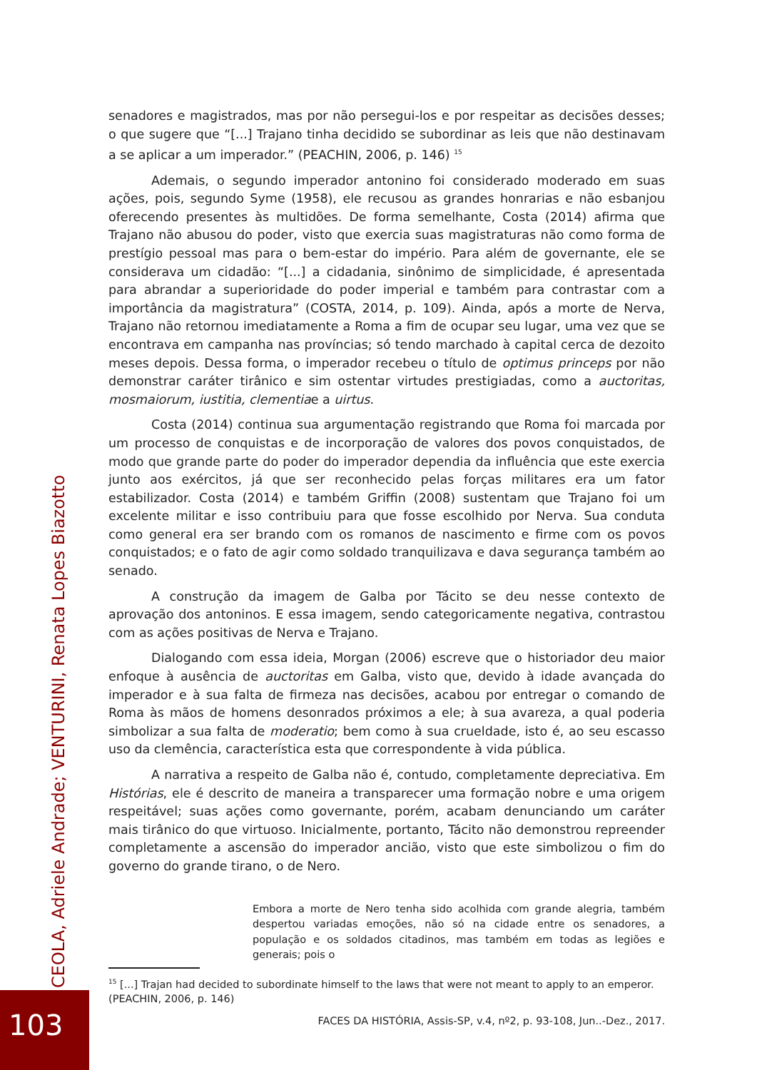senadores e magistrados, mas por não persegui-los e por respeitar as decisões desses; o que sugere que “[...] Trajano tinha decidido se subordinar as leis que não destinavam a se aplicar a um imperador.” (PEACHIN, 2006, p. 146) <sup>15</sup>
Ademais, o segundo imperador antonino foi considerado moderado em suas ações, pois, segundo Syme (1958), ele recusou as grandes honrarias e não esbanjou oferecendo presentes às multidões. De forma semelhante, Costa (2014) afirma que Trajano não abusou do poder, visto que exercia suas magistraturas não como forma de prestígio pessoal mas para o bem-estar do império. Para além de governante, ele se considerava um cidadão: “[...] a cidadania, sinônimo de simplicidade, é apresentada para abrandar a superioridade do poder imperial e também para contrastar com a importância da magistratura” (COSTA, 2014, p. 109). Ainda, após a morte de Nerva, Trajano não retornou imediatamente a Roma a fim de ocupar seu lugar, uma vez que se encontrava em campanha nas províncias; só tendo marchado à capital cerca de dezoito meses depois. Dessa forma, o imperador recebeu o título de optimus princeps por não demonstrar caráter tirânico e sim ostentar virtudes prestigiadas, como a auctoritas, mosmaiorum, iustitia, clementiae a uirtus.
Costa (2014) continua sua argumentação registrando que Roma foi marcada por um processo de conquistas e de incorporação de valores dos povos conquistados, de modo que grande parte do poder do imperador dependia da influência que este exercia junto aos exércitos, já que ser reconhecido pelas forças militares era um fator estabilizador. Costa (2014) e também Griffin (2008) sustentam que Trajano foi um excelente militar e isso contribuiu para que fosse escolhido por Nerva. Sua conduta como general era ser brando com os romanos de nascimento e firme com os povos conquistados; e o fato de agir como soldado tranquilizava e dava segurança também ao senado.
A construção da imagem de Galba por Tácito se deu nesse contexto de aprovação dos antoninos. E essa imagem, sendo categoricamente negativa, contrastou com as ações positivas de Nerva e Trajano.
Dialogando com essa ideia, Morgan (2006) escreve que o historiador deu maior enfoque à ausência de auctoritas em Galba, visto que, devido à idade avançada do imperador e à sua falta de firmeza nas decisões, acabou por entregar o comando de Roma às mãos de homens desonrados próximos a ele; à sua avareza, a qual poderia simbolizar a sua falta de moderatio; bem como à sua crueldade, isto é, ao seu escasso uso da clemência, característica esta que correspondente à vida pública.
A narrativa a respeito de Galba não é, contudo, completamente depreciativa. Em Histórias, ele é descrito de maneira a transparecer uma formação nobre e uma origem respeitável; suas ações como governante, porém, acabam denunciando um caráter mais tirânico do que virtuoso. Inicialmente, portanto, Tácito não demonstrou repreender completamente a ascensão do imperador ancião, visto que este simbolizou o fim do governo do grande tirano, o de Nero.
Embora a morte de Nero tenha sido acolhida com grande alegria, também despertou variadas emoções, não só na cidade entre os senadores, a população e os soldados citadinos, mas também em todas as legiões e generais; pois o
<sup>15</sup> [...] Trajan had decided to subordinate himself to the laws that were not meant to apply to an emperor. (PEACHIN, 2006, p. 146)
FACES DA HISTÓRIA, Assis-SP, v.4, nº2, p. 93-108, Jun..-Dez., 2017.
CEOLA, Adriele Andrade; VENTURINI, Renata Lopes Biazotto
103